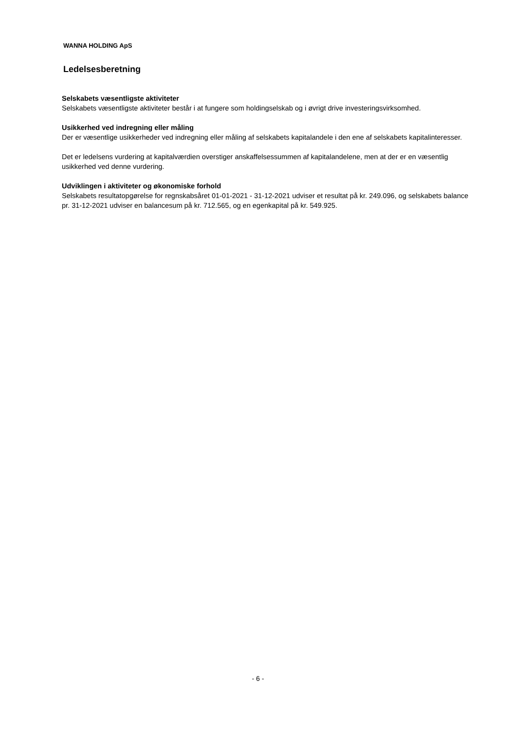WANNA HOLDING ApS
Ledelsesberetning
Selskabets væsentligste aktiviteter
Selskabets væsentligste aktiviteter består i at fungere som holdingselskab og i øvrigt drive investeringsvirksomhed.
Usikkerhed ved indregning eller måling
Der er væsentlige usikkerheder ved indregning eller måling af selskabets kapitalandele i den ene af selskabets kapitalinteresser.
Det er ledelsens vurdering at kapitalværdien overstiger anskaffelsessummen af kapitalandelene, men at der er en væsentlig usikkerhed ved denne vurdering.
Udviklingen i aktiviteter og økonomiske forhold
Selskabets resultatopgørelse for regnskabsåret 01-01-2021 - 31-12-2021 udviser et resultat på kr. 249.096, og selskabets balance pr. 31-12-2021 udviser en balancesum på kr. 712.565, og en egenkapital på kr. 549.925.
- 6 -